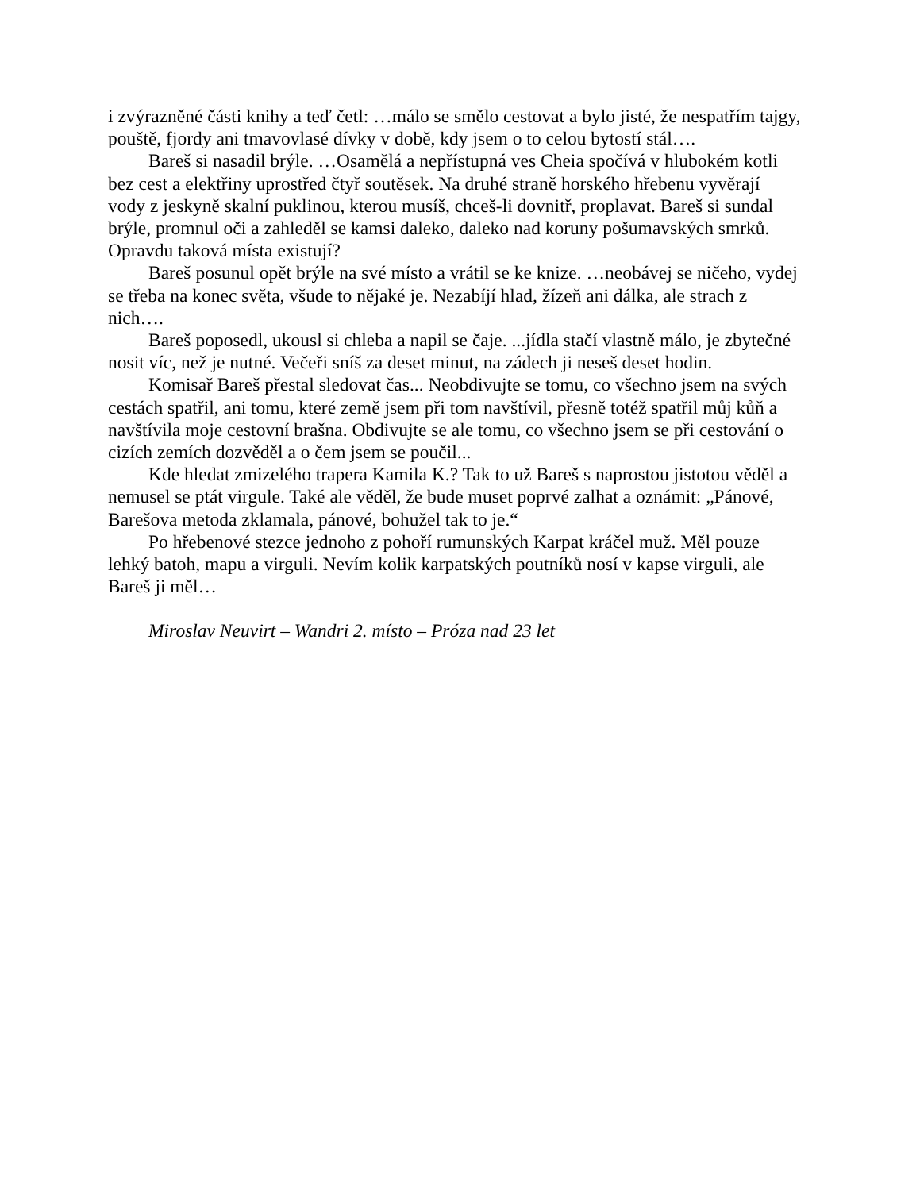i zvýrazněné části knihy a teď četl: …málo se smělo cestovat a bylo jisté, že nespatřím tajgy, pouště, fjordy ani tmavovlasé dívky v době, kdy jsem o to celou bytostí stál….
Bareš si nasadil brýle. …Osamělá a nepřístupná ves Cheia spočívá v hlubokém kotli bez cest a elektřiny uprostřed čtyř soutěsek. Na druhé straně horského hřebenu vyvěrají vody z jeskyně skalní puklinou, kterou musíš, chceš-li dovnitř, proplavat. Bareš si sundal brýle, promnul oči a zahleděl se kamsi daleko, daleko nad koruny pošumavských smrků. Opravdu taková místa existují?
Bareš posunul opět brýle na své místo a vrátil se ke knize. …neobávej se ničeho, vydej se třeba na konec světa, všude to nějaké je. Nezabíjí hlad, žízeň ani dálka, ale strach z nich….
Bareš poposedl, ukousl si chleba a napil se čaje. ...jídla stačí vlastně málo, je zbytečné nosit víc, než je nutné. Večeři sníš za deset minut, na zádech ji neseš deset hodin.
Komisař Bareš přestal sledovat čas... Neobdivujte se tomu, co všechno jsem na svých cestách spatřil, ani tomu, které země jsem při tom navštívil, přesně totéž spatřil můj kůň a navštívila moje cestovní brašna. Obdivujte se ale tomu, co všechno jsem se při cestování o cizích zemích dozvěděl a o čem jsem se poučil...
Kde hledat zmizelého trapera Kamila K.? Tak to už Bareš s naprostou jistotou věděl a nemusel se ptát virgule. Také ale věděl, že bude muset poprvé zalhat a oznámit: „Pánové, Barešova metoda zklamala, pánové, bohužel tak to je.“
Po hřebenové stezce jednoho z pohoří rumunských Karpat kráčel muž. Měl pouze lehký batoh, mapu a virguli. Nevím kolik karpatských poutníků nosí v kapse virguli, ale Bareš ji měl…
Miroslav Neuvirt – Wandri 2. místo – Próza nad 23 let